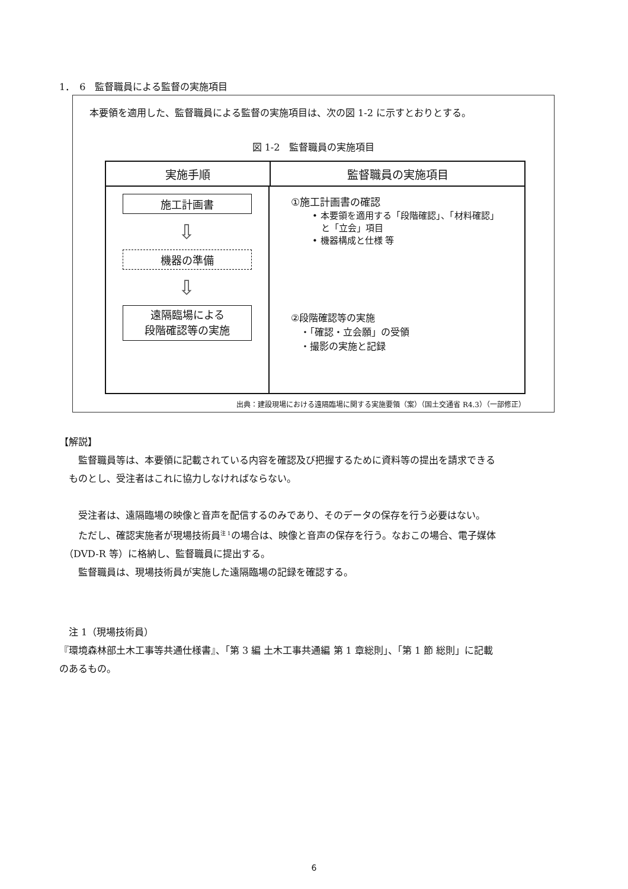1．　6　監督職員による監督の実施項目
本要領を適用した、監督職員による監督の実施項目は、次の図 1-2 に示すとおりとする。
図 1-2　監督職員の実施項目
実施手順 監督職員の実施項目
施工計画書
⇩
機器の準備
⇩
遠隔臨場による
段階確認等の実施
①施工計画書の確認
• 本要領を適用する「段階確認」、「材料確認」
　と「立会」項目
• 機器構成と仕様 等
②段階確認等の実施
　・「確認・立会願」の受領
　・撮影の実施と記録
出典：建設現場における遠隔臨場に関する実施要領（案）（国土交通省 R4.3）（一部修正）
【解説】
　　監督職員等は、本要領に記載されている内容を確認及び把握するために資料等の提出を請求できる
　ものとし、受注者はこれに協力しなければならない。
　　受注者は、遠隔臨場の映像と音声を配信するのみであり、そのデータの保存を行う必要はない。
　　ただし、確認実施者が現場技術員<sup>注 1</sup>の場合は、映像と音声の保存を行う。なおこの場合、電子媒体
　（DVD-R 等）に格納し、監督職員に提出する。
　　監督職員は、現場技術員が実施した遠隔臨場の記録を確認する。
　注 1（現場技術員）
『環境森林部土木工事等共通仕様書』、「第 3 編 土木工事共通編 第 1 章総則」、「第 1 節 総則」に記載
のあるもの。
6